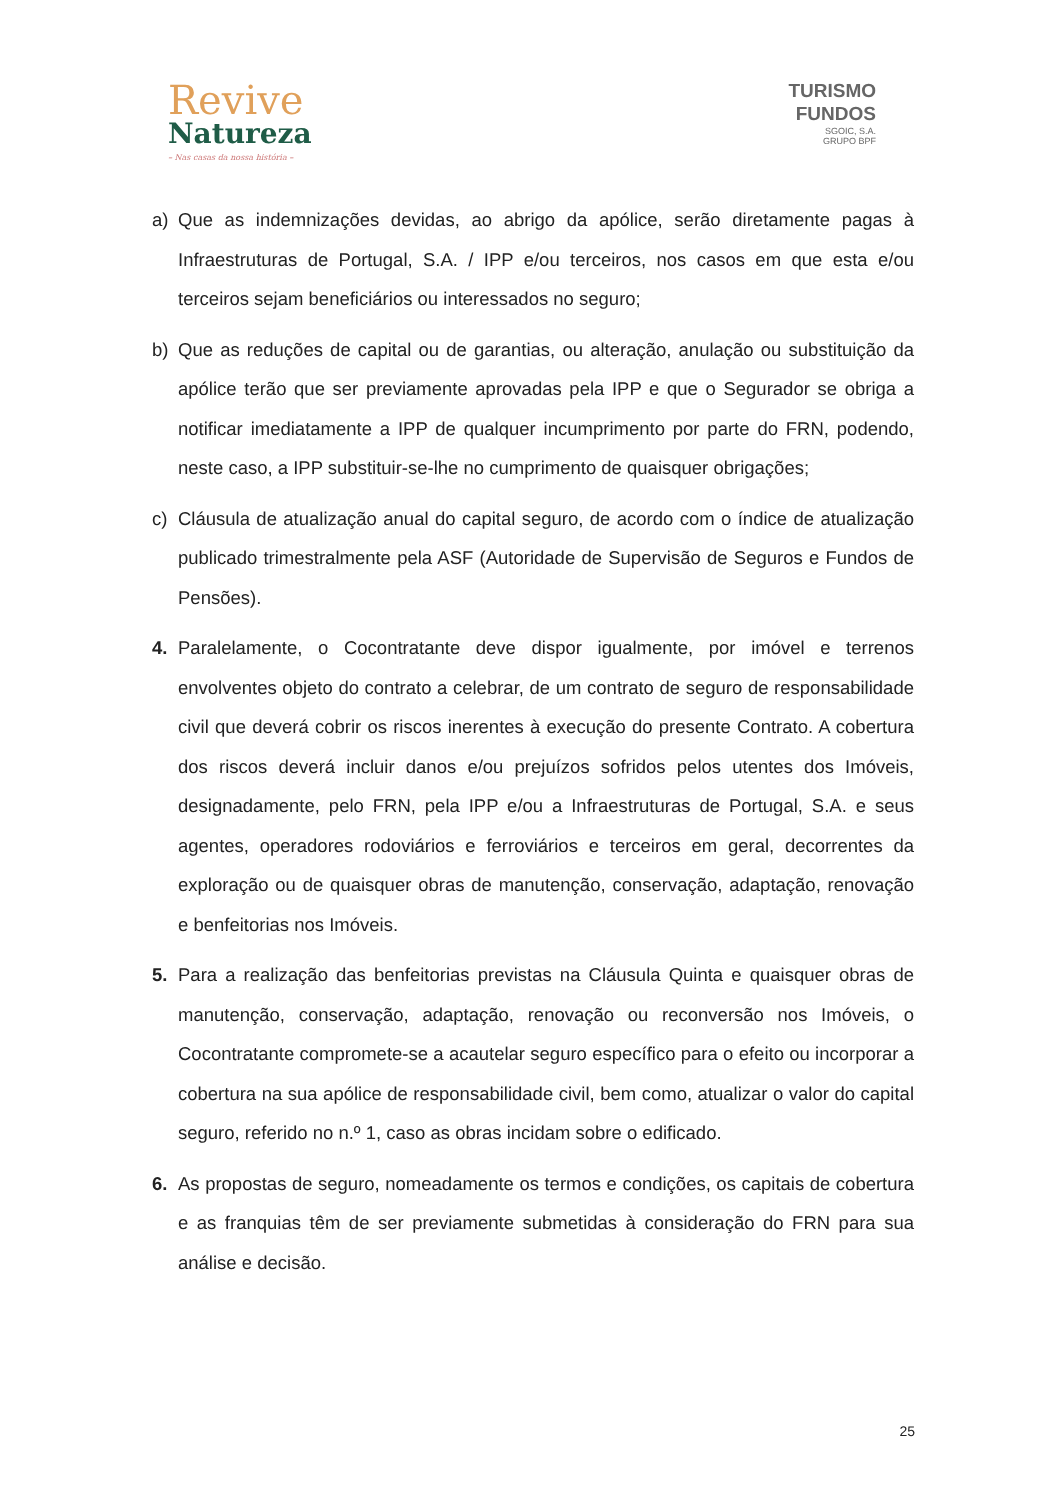Revive
Natureza
– Nas casas da nossa história –
TURISMO
FUNDOS
SGOIC, S.A.
GRUPO BPF
a) Que as indemnizações devidas, ao abrigo da apólice, serão diretamente pagas à Infraestruturas de Portugal, S.A. / IPP e/ou terceiros, nos casos em que esta e/ou terceiros sejam beneficiários ou interessados no seguro;
b) Que as reduções de capital ou de garantias, ou alteração, anulação ou substituição da apólice terão que ser previamente aprovadas pela IPP e que o Segurador se obriga a notificar imediatamente a IPP de qualquer incumprimento por parte do FRN, podendo, neste caso, a IPP substituir-se-lhe no cumprimento de quaisquer obrigações;
c) Cláusula de atualização anual do capital seguro, de acordo com o índice de atualização publicado trimestralmente pela ASF (Autoridade de Supervisão de Seguros e Fundos de Pensões).
4. Paralelamente, o Cocontratante deve dispor igualmente, por imóvel e terrenos envolventes objeto do contrato a celebrar, de um contrato de seguro de responsabilidade civil que deverá cobrir os riscos inerentes à execução do presente Contrato. A cobertura dos riscos deverá incluir danos e/ou prejuízos sofridos pelos utentes dos Imóveis, designadamente, pelo FRN, pela IPP e/ou a Infraestruturas de Portugal, S.A. e seus agentes, operadores rodoviários e ferroviários e terceiros em geral, decorrentes da exploração ou de quaisquer obras de manutenção, conservação, adaptação, renovação e benfeitorias nos Imóveis.
5. Para a realização das benfeitorias previstas na Cláusula Quinta e quaisquer obras de manutenção, conservação, adaptação, renovação ou reconversão nos Imóveis, o Cocontratante compromete-se a acautelar seguro específico para o efeito ou incorporar a cobertura na sua apólice de responsabilidade civil, bem como, atualizar o valor do capital seguro, referido no n.º 1, caso as obras incidam sobre o edificado.
6. As propostas de seguro, nomeadamente os termos e condições, os capitais de cobertura e as franquias têm de ser previamente submetidas à consideração do FRN para sua análise e decisão.
25